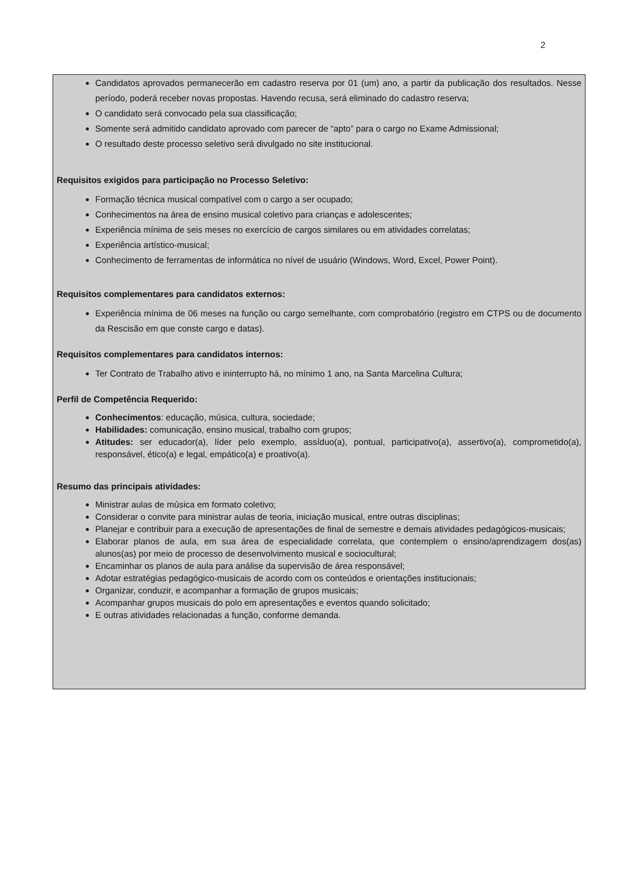2
Candidatos aprovados permanecerão em cadastro reserva por 01 (um) ano, a partir da publicação dos resultados. Nesse período, poderá receber novas propostas. Havendo recusa, será eliminado do cadastro reserva;
O candidato será convocado pela sua classificação;
Somente será admitido candidato aprovado com parecer de “apto” para o cargo no Exame Admissional;
O resultado deste processo seletivo será divulgado no site institucional.
Requisitos exigidos para participação no Processo Seletivo:
Formação técnica musical compatível com o cargo a ser ocupado;
Conhecimentos na área de ensino musical coletivo para crianças e adolescentes;
Experiência mínima de seis meses no exercício de cargos similares ou em atividades correlatas;
Experiência artístico-musical;
Conhecimento de ferramentas de informática no nível de usuário (Windows, Word, Excel, Power Point).
Requisitos complementares para candidatos externos:
Experiência mínima de 06 meses na função ou cargo semelhante, com comprobatório (registro em CTPS ou de documento da Rescisão em que conste cargo e datas).
Requisitos complementares para candidatos internos:
Ter Contrato de Trabalho ativo e ininterrupto há, no mínimo 1 ano, na Santa Marcelina Cultura;
Perfil de Competência Requerido:
Conhecimentos: educação, música, cultura, sociedade;
Habilidades: comunicação, ensino musical, trabalho com grupos;
Atitudes: ser educador(a), líder pelo exemplo, assíduo(a), pontual, participativo(a), assertivo(a), comprometido(a), responsável, ético(a) e legal, empático(a) e proativo(a).
Resumo das principais atividades:
Ministrar aulas de música em formato coletivo;
Considerar o convite para ministrar aulas de teoria, iniciação musical, entre outras disciplinas;
Planejar e contribuir para a execução de apresentações de final de semestre e demais atividades pedagógicos-musicais;
Elaborar planos de aula, em sua área de especialidade correlata, que contemplem o ensino/aprendizagem dos(as) alunos(as) por meio de processo de desenvolvimento musical e sociocultural;
Encaminhar os planos de aula para análise da supervisão de área responsável;
Adotar estratégias pedagógico-musicais de acordo com os conteúdos e orientações institucionais;
Organizar, conduzir, e acompanhar a formação de grupos musicais;
Acompanhar grupos musicais do polo em apresentações e eventos quando solicitado;
E outras atividades relacionadas a função, conforme demanda.